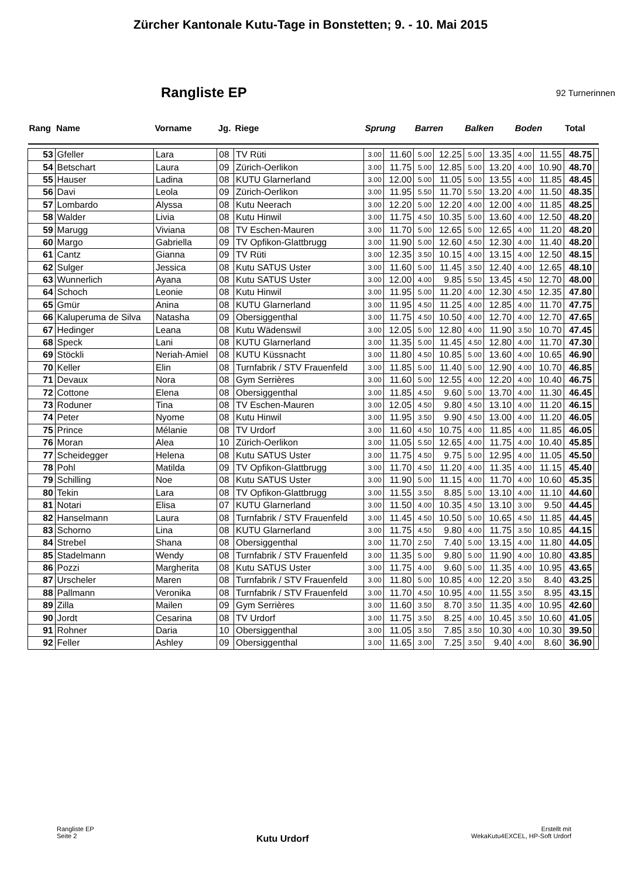Zürcher Kantonale Kutu-Tage in Bonstetten; 9. - 10. Mai 2015
Rangliste EP
92 Turnerinnen
| Rang | Name | Vorname | Jg. | Riege | Sprung | | Barren | | Balken | | Boden | | Total | |
| --- | --- | --- | --- | --- | --- | --- | --- | --- | --- | --- | --- | --- | --- | --- |
| 53 | Gfeller | Lara | 08 | TV Rüti | 3.00 | 11.60 | 5.00 | 12.25 | 5.00 | 13.35 | 4.00 | 11.55 | 48.75 | |
| 54 | Betschart | Laura | 09 | Zürich-Oerlikon | 3.00 | 11.75 | 5.00 | 12.85 | 5.00 | 13.20 | 4.00 | 10.90 | 48.70 | |
| 55 | Hauser | Ladina | 08 | KUTU Glarnerland | 3.00 | 12.00 | 5.00 | 11.05 | 5.00 | 13.55 | 4.00 | 11.85 | 48.45 | |
| 56 | Davi | Leola | 09 | Zürich-Oerlikon | 3.00 | 11.95 | 5.50 | 11.70 | 5.50 | 13.20 | 4.00 | 11.50 | 48.35 | |
| 57 | Lombardo | Alyssa | 08 | Kutu Neerach | 3.00 | 12.20 | 5.00 | 12.20 | 4.00 | 12.00 | 4.00 | 11.85 | 48.25 | |
| 58 | Walder | Livia | 08 | Kutu Hinwil | 3.00 | 11.75 | 4.50 | 10.35 | 5.00 | 13.60 | 4.00 | 12.50 | 48.20 | |
| 59 | Marugg | Viviana | 08 | TV Eschen-Mauren | 3.00 | 11.70 | 5.00 | 12.65 | 5.00 | 12.65 | 4.00 | 11.20 | 48.20 | |
| 60 | Margo | Gabriella | 09 | TV Opfikon-Glattbrugg | 3.00 | 11.90 | 5.00 | 12.60 | 4.50 | 12.30 | 4.00 | 11.40 | 48.20 | |
| 61 | Cantz | Gianna | 09 | TV Rüti | 3.00 | 12.35 | 3.50 | 10.15 | 4.00 | 13.15 | 4.00 | 12.50 | 48.15 | |
| 62 | Sulger | Jessica | 08 | Kutu SATUS Uster | 3.00 | 11.60 | 5.00 | 11.45 | 3.50 | 12.40 | 4.00 | 12.65 | 48.10 | |
| 63 | Wunnerlich | Ayana | 08 | Kutu SATUS Uster | 3.00 | 12.00 | 4.00 | 9.85 | 5.50 | 13.45 | 4.50 | 12.70 | 48.00 | |
| 64 | Schoch | Leonie | 08 | Kutu Hinwil | 3.00 | 11.95 | 5.00 | 11.20 | 4.00 | 12.30 | 4.50 | 12.35 | 47.80 | |
| 65 | Gmür | Anina | 08 | KUTU Glarnerland | 3.00 | 11.95 | 4.50 | 11.25 | 4.00 | 12.85 | 4.00 | 11.70 | 47.75 | |
| 66 | Kaluperuma de Silva | Natasha | 09 | Obersiggenthal | 3.00 | 11.75 | 4.50 | 10.50 | 4.00 | 12.70 | 4.00 | 12.70 | 47.65 | |
| 67 | Hedinger | Leana | 08 | Kutu Wädenswil | 3.00 | 12.05 | 5.00 | 12.80 | 4.00 | 11.90 | 3.50 | 10.70 | 47.45 | |
| 68 | Speck | Lani | 08 | KUTU Glarnerland | 3.00 | 11.35 | 5.00 | 11.45 | 4.50 | 12.80 | 4.00 | 11.70 | 47.30 | |
| 69 | Stöckli | Neriah-Amiel | 08 | KUTU Küssnacht | 3.00 | 11.80 | 4.50 | 10.85 | 5.00 | 13.60 | 4.00 | 10.65 | 46.90 | |
| 70 | Keller | Elin | 08 | Turnfabrik / STV Frauenfeld | 3.00 | 11.85 | 5.00 | 11.40 | 5.00 | 12.90 | 4.00 | 10.70 | 46.85 | |
| 71 | Devaux | Nora | 08 | Gym Serrières | 3.00 | 11.60 | 5.00 | 12.55 | 4.00 | 12.20 | 4.00 | 10.40 | 46.75 | |
| 72 | Cottone | Elena | 08 | Obersiggenthal | 3.00 | 11.85 | 4.50 | 9.60 | 5.00 | 13.70 | 4.00 | 11.30 | 46.45 | |
| 73 | Roduner | Tina | 08 | TV Eschen-Mauren | 3.00 | 12.05 | 4.50 | 9.80 | 4.50 | 13.10 | 4.00 | 11.20 | 46.15 | |
| 74 | Peter | Nyome | 08 | Kutu Hinwil | 3.00 | 11.95 | 3.50 | 9.90 | 4.50 | 13.00 | 4.00 | 11.20 | 46.05 | |
| 75 | Prince | Mélanie | 08 | TV Urdorf | 3.00 | 11.60 | 4.50 | 10.75 | 4.00 | 11.85 | 4.00 | 11.85 | 46.05 | |
| 76 | Moran | Alea | 10 | Zürich-Oerlikon | 3.00 | 11.05 | 5.50 | 12.65 | 4.00 | 11.75 | 4.00 | 10.40 | 45.85 | |
| 77 | Scheidegger | Helena | 08 | Kutu SATUS Uster | 3.00 | 11.75 | 4.50 | 9.75 | 5.00 | 12.95 | 4.00 | 11.05 | 45.50 | |
| 78 | Pohl | Matilda | 09 | TV Opfikon-Glattbrugg | 3.00 | 11.70 | 4.50 | 11.20 | 4.00 | 11.35 | 4.00 | 11.15 | 45.40 | |
| 79 | Schilling | Noe | 08 | Kutu SATUS Uster | 3.00 | 11.90 | 5.00 | 11.15 | 4.00 | 11.70 | 4.00 | 10.60 | 45.35 | |
| 80 | Tekin | Lara | 08 | TV Opfikon-Glattbrugg | 3.00 | 11.55 | 3.50 | 8.85 | 5.00 | 13.10 | 4.00 | 11.10 | 44.60 | |
| 81 | Notari | Elisa | 07 | KUTU Glarnerland | 3.00 | 11.50 | 4.00 | 10.35 | 4.50 | 13.10 | 3.00 | 9.50 | 44.45 | |
| 82 | Hanselmann | Laura | 08 | Turnfabrik / STV Frauenfeld | 3.00 | 11.45 | 4.50 | 10.50 | 5.00 | 10.65 | 4.50 | 11.85 | 44.45 | |
| 83 | Schorno | Lina | 08 | KUTU Glarnerland | 3.00 | 11.75 | 4.50 | 9.80 | 4.00 | 11.75 | 3.50 | 10.85 | 44.15 | |
| 84 | Strebel | Shana | 08 | Obersiggenthal | 3.00 | 11.70 | 2.50 | 7.40 | 5.00 | 13.15 | 4.00 | 11.80 | 44.05 | |
| 85 | Stadelmann | Wendy | 08 | Turnfabrik / STV Frauenfeld | 3.00 | 11.35 | 5.00 | 9.80 | 5.00 | 11.90 | 4.00 | 10.80 | 43.85 | |
| 86 | Pozzi | Margherita | 08 | Kutu SATUS Uster | 3.00 | 11.75 | 4.00 | 9.60 | 5.00 | 11.35 | 4.00 | 10.95 | 43.65 | |
| 87 | Urscheler | Maren | 08 | Turnfabrik / STV Frauenfeld | 3.00 | 11.80 | 5.00 | 10.85 | 4.00 | 12.20 | 3.50 | 8.40 | 43.25 | |
| 88 | Pallmann | Veronika | 08 | Turnfabrik / STV Frauenfeld | 3.00 | 11.70 | 4.50 | 10.95 | 4.00 | 11.55 | 3.50 | 8.95 | 43.15 | |
| 89 | Zilla | Mailen | 09 | Gym Serrières | 3.00 | 11.60 | 3.50 | 8.70 | 3.50 | 11.35 | 4.00 | 10.95 | 42.60 | |
| 90 | Jordt | Cesarina | 08 | TV Urdorf | 3.00 | 11.75 | 3.50 | 8.25 | 4.00 | 10.45 | 3.50 | 10.60 | 41.05 | |
| 91 | Rohner | Daria | 10 | Obersiggenthal | 3.00 | 11.05 | 3.50 | 7.85 | 3.50 | 10.30 | 4.00 | 10.30 | 39.50 | |
| 92 | Feller | Ashley | 09 | Obersiggenthal | 3.00 | 11.65 | 3.00 | 7.25 | 3.50 | 9.40 | 4.00 | 8.60 | 36.90 | |
Rangliste EP
Seite 2
Kutu Urdorf
Erstellt mit
WekaKutu4EXCEL, HP-Soft Urdorf